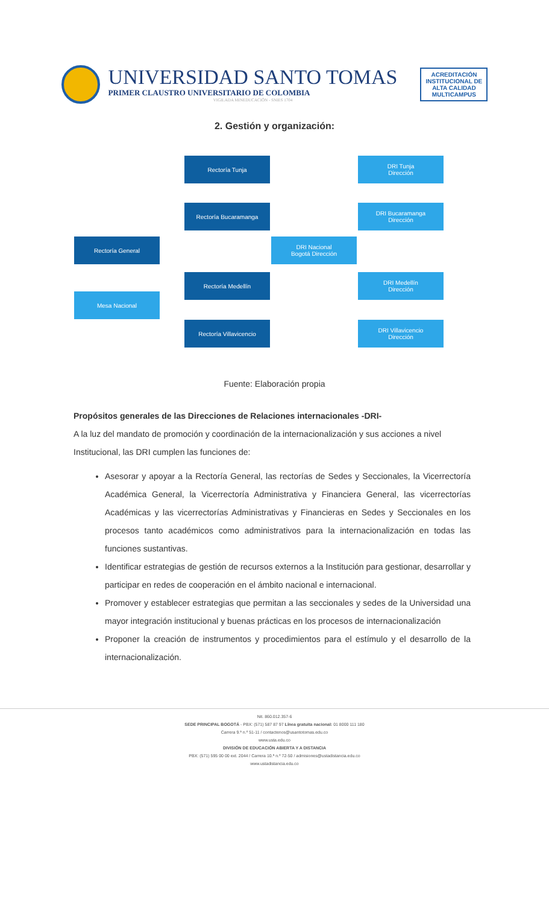UNIVERSIDAD SANTO TOMAS
PRIMER CLAUSTRO UNIVERSITARIO DE COLOMBIA
VIGILADA MINEDUCACIÓN - SNIES 1704
ACREDITACIÓN INSTITUCIONAL DE ALTA CALIDAD MULTICAMPUS
2. Gestión y organización:
Rectoría Tunja
DRI Tunja
Dirección
Rectoría Bucaramanga
DRI Bucaramanga
Dirección
Rectoría General
DRI Nacional
Bogotá Dirección
Rectoría Medellín
DRI Medellín
Dirección
Mesa Nacional
Rectoría Villavicencio
DRI Villavicencio
Dirección
Fuente: Elaboración propia
Propósitos generales de las Direcciones de Relaciones internacionales -DRI-
A la luz del mandato de promoción y coordinación de la internacionalización y sus acciones a nivel Institucional, las DRI cumplen las funciones de:
Asesorar y apoyar a la Rectoría General, las rectorías de Sedes y Seccionales, la Vicerrectoría Académica General, la Vicerrectoría Administrativa y Financiera General, las vicerrectorías Académicas y las vicerrectorías Administrativas y Financieras en Sedes y Seccionales en los procesos tanto académicos como administrativos para la internacionalización en todas las funciones sustantivas.
Identificar estrategias de gestión de recursos externos a la Institución para gestionar, desarrollar y participar en redes de cooperación en el ámbito nacional e internacional.
Promover y establecer estrategias que permitan a las seccionales y sedes de la Universidad una mayor integración institucional y buenas prácticas en los procesos de internacionalización
Proponer la creación de instrumentos y procedimientos para el estímulo y el desarrollo de la internacionalización.
Nit. 860.012.357-6
SEDE PRINCIPAL BOGOTÁ - PBX: (571) 587 87 97 Línea gratuita nacional: 01 8000 111 180
Carrera 9.ª n.º 51-11 / contactenos@usantotomas.edu.co
www.usta.edu.co
DIVISIÓN DE EDUCACIÓN ABIERTA Y A DISTANCIA
PBX: (571) 595 00 00 ext. 2044 / Carrera 10.ª n.º 72-50 / admisiones@ustadistancia.edu.co
www.ustadistancia.edu.co